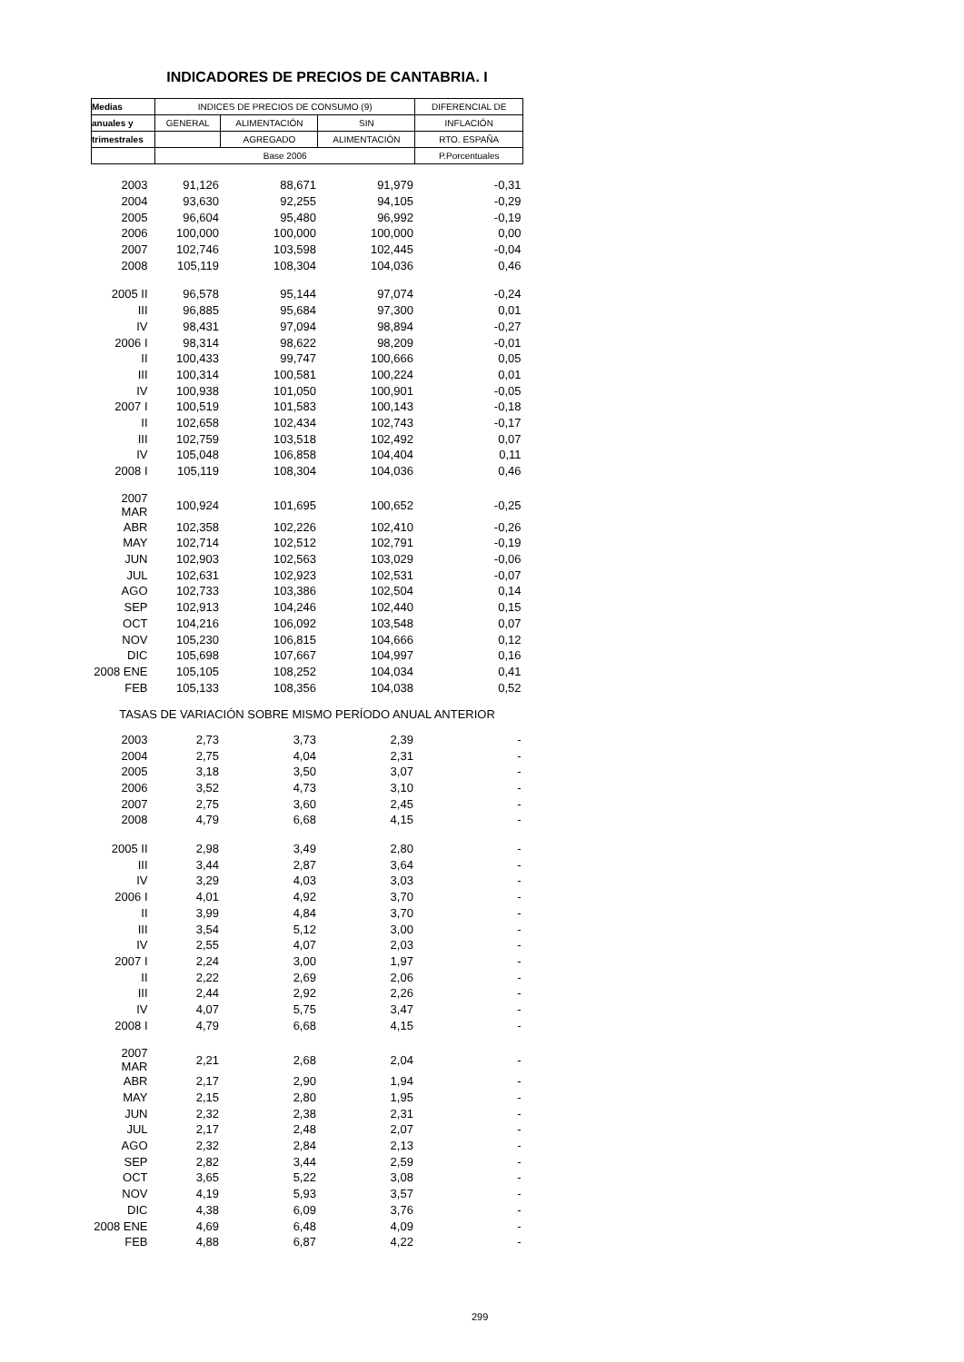INDICADORES DE PRECIOS DE CANTABRIA. I
| Medias | INDICES DE PRECIOS DE CONSUMO (9) | | | DIFERENCIAL DE |
| --- | --- | --- | --- | --- |
| anuales y | GENERAL | ALIMENTACIÓN | SIN | INFLACIÓN |
| trimestrales | | AGREGADO | ALIMENTACIÓN | RTO. ESPAÑA |
| | Base 2006 | | | P.Porcentuales |
| 2003 | 91,126 | 88,671 | 91,979 | -0,31 |
| 2004 | 93,630 | 92,255 | 94,105 | -0,29 |
| 2005 | 96,604 | 95,480 | 96,992 | -0,19 |
| 2006 | 100,000 | 100,000 | 100,000 | 0,00 |
| 2007 | 102,746 | 103,598 | 102,445 | -0,04 |
| 2008 | 105,119 | 108,304 | 104,036 | 0,46 |
| 2005 II | 96,578 | 95,144 | 97,074 | -0,24 |
| III | 96,885 | 95,684 | 97,300 | 0,01 |
| IV | 98,431 | 97,094 | 98,894 | -0,27 |
| 2006 I | 98,314 | 98,622 | 98,209 | -0,01 |
| II | 100,433 | 99,747 | 100,666 | 0,05 |
| III | 100,314 | 100,581 | 100,224 | 0,01 |
| IV | 100,938 | 101,050 | 100,901 | -0,05 |
| 2007 I | 100,519 | 101,583 | 100,143 | -0,18 |
| II | 102,658 | 102,434 | 102,743 | -0,17 |
| III | 102,759 | 103,518 | 102,492 | 0,07 |
| IV | 105,048 | 106,858 | 104,404 | 0,11 |
| 2008 I | 105,119 | 108,304 | 104,036 | 0,46 |
| 2007 MAR | 100,924 | 101,695 | 100,652 | -0,25 |
| ABR | 102,358 | 102,226 | 102,410 | -0,26 |
| MAY | 102,714 | 102,512 | 102,791 | -0,19 |
| JUN | 102,903 | 102,563 | 103,029 | -0,06 |
| JUL | 102,631 | 102,923 | 102,531 | -0,07 |
| AGO | 102,733 | 103,386 | 102,504 | 0,14 |
| SEP | 102,913 | 104,246 | 102,440 | 0,15 |
| OCT | 104,216 | 106,092 | 103,548 | 0,07 |
| NOV | 105,230 | 106,815 | 104,666 | 0,12 |
| DIC | 105,698 | 107,667 | 104,997 | 0,16 |
| 2008 ENE | 105,105 | 108,252 | 104,034 | 0,41 |
| FEB | 105,133 | 108,356 | 104,038 | 0,52 |
| TASAS DE VARIACIÓN SOBRE MISMO PERÍODO ANUAL ANTERIOR | | | | |
| 2003 | 2,73 | 3,73 | 2,39 | - |
| 2004 | 2,75 | 4,04 | 2,31 | - |
| 2005 | 3,18 | 3,50 | 3,07 | - |
| 2006 | 3,52 | 4,73 | 3,10 | - |
| 2007 | 2,75 | 3,60 | 2,45 | - |
| 2008 | 4,79 | 6,68 | 4,15 | - |
| 2005 II | 2,98 | 3,49 | 2,80 | - |
| III | 3,44 | 2,87 | 3,64 | - |
| IV | 3,29 | 4,03 | 3,03 | - |
| 2006 I | 4,01 | 4,92 | 3,70 | - |
| II | 3,99 | 4,84 | 3,70 | - |
| III | 3,54 | 5,12 | 3,00 | - |
| IV | 2,55 | 4,07 | 2,03 | - |
| 2007 I | 2,24 | 3,00 | 1,97 | - |
| II | 2,22 | 2,69 | 2,06 | - |
| III | 2,44 | 2,92 | 2,26 | - |
| IV | 4,07 | 5,75 | 3,47 | - |
| 2008 I | 4,79 | 6,68 | 4,15 | - |
| 2007 MAR | 2,21 | 2,68 | 2,04 | - |
| ABR | 2,17 | 2,90 | 1,94 | - |
| MAY | 2,15 | 2,80 | 1,95 | - |
| JUN | 2,32 | 2,38 | 2,31 | - |
| JUL | 2,17 | 2,48 | 2,07 | - |
| AGO | 2,32 | 2,84 | 2,13 | - |
| SEP | 2,82 | 3,44 | 2,59 | - |
| OCT | 3,65 | 5,22 | 3,08 | - |
| NOV | 4,19 | 5,93 | 3,57 | - |
| DIC | 4,38 | 6,09 | 3,76 | - |
| 2008 ENE | 4,69 | 6,48 | 4,09 | - |
| FEB | 4,88 | 6,87 | 4,22 | - |
299